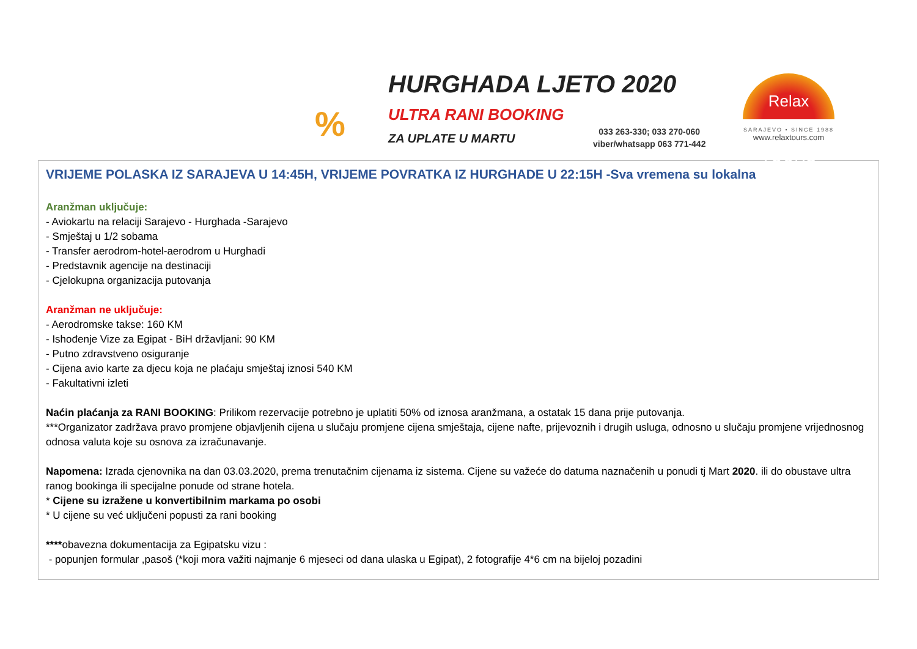%
HURGHADA LJETO 2020
ULTRA RANI BOOKING
ZA UPLATE U MARTU
033 263-330; 033 270-060
viber/whatsapp 063 771-442
Relax TOURS
SARAJEVO • SINCE 1988
www.relaxtours.com
VRIJEME POLASKA IZ SARAJEVA U 14:45H, VRIJEME POVRATKA IZ HURGHADE U 22:15H -Sva vremena su lokalna
Aranžman uključuje:
- Aviokartu na relaciji Sarajevo - Hurghada -Sarajevo
- Smještaj u 1/2 sobama
- Transfer aerodrom-hotel-aerodrom u Hurghadi
- Predstavnik agencije na destinaciji
- Cjelokupna organizacija putovanja
Aranžman ne uključuje:
- Aerodromske takse: 160 KM
- Ishođenje Vize za Egipat - BiH državljani: 90 KM
- Putno zdravstveno osiguranje
- Cijena avio karte za djecu koja ne plaćaju smještaj iznosi 540 KM
- Fakultativni izleti
Naćin plaćanja za RANI BOOKING: Prilikom rezervacije potrebno je uplatiti 50% od iznosa aranžmana, a ostatak 15 dana prije putovanja.
***Organizator zadržava pravo promjene objavljenih cijena u slučaju promjene cijena smještaja, cijene nafte, prijevoznih i drugih usluga, odnosno u slučaju promjene vrijednosnog odnosa valuta koje su osnova za izračunavanje.
Napomena: Izrada cjenovnika na dan 03.03.2020, prema trenutačnim cijenama iz sistema. Cijene su važeće do datuma naznačenih u ponudi tj Mart 2020. ili do obustave ultra ranog bookinga ili specijalne ponude od strane hotela.
* Cijene su izražene u konvertibilnim markama po osobi
* U cijene su već uključeni popusti za rani booking
****obavezna dokumentacija za Egipatsku vizu :
- popunjen formular ,pasoš (*koji mora važiti najmanje 6 mjeseci od dana ulaska u Egipat), 2 fotografije 4*6 cm na bijeloj pozadini